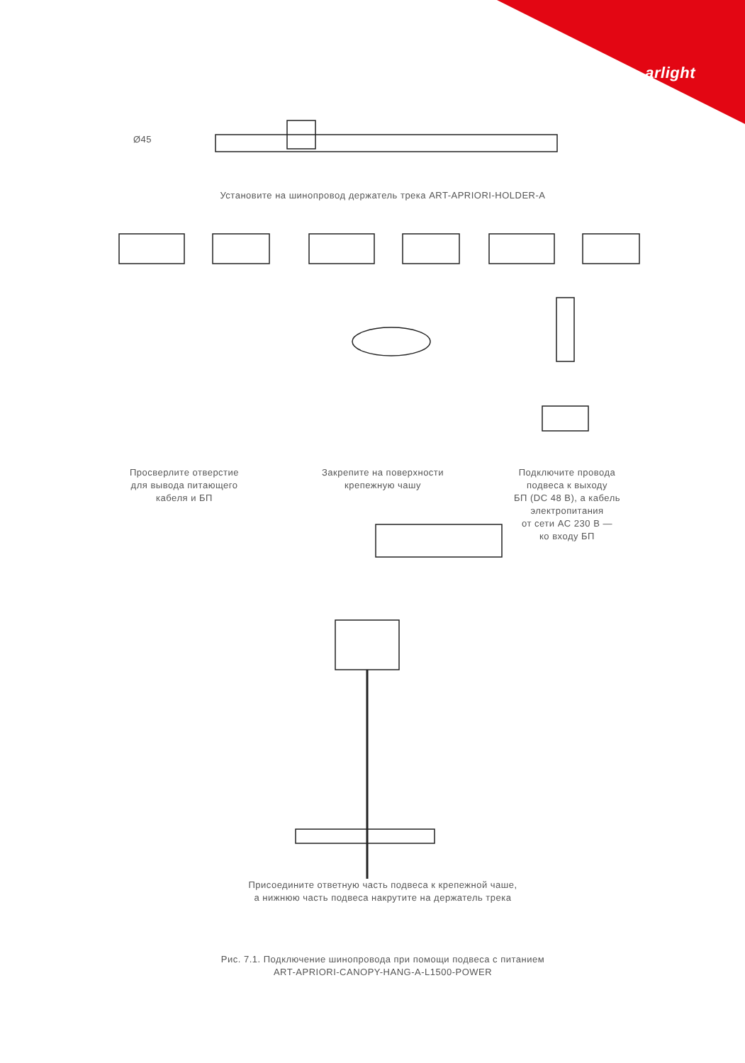arlight
Установите на шинопровод держатель трека ART-APRIORI-HOLDER-A
Ø45
Просверлите отверстие
для вывода питающего
кабеля и БП
Закрепите на поверхности
крепежную чашу
Подключите провода
подвеса к выходу
БП (DC 48 В), а кабель
электропитания
от сети AC 230 В —
ко входу БП
Присоедините ответную часть подвеса к крепежной чаше,
а нижнюю часть подвеса накрутите на держатель трека
Рис. 7.1. Подключение шинопровода при помощи подвеса с питанием
ART-APRIORI-CANOPY-HANG-A-L1500-POWER